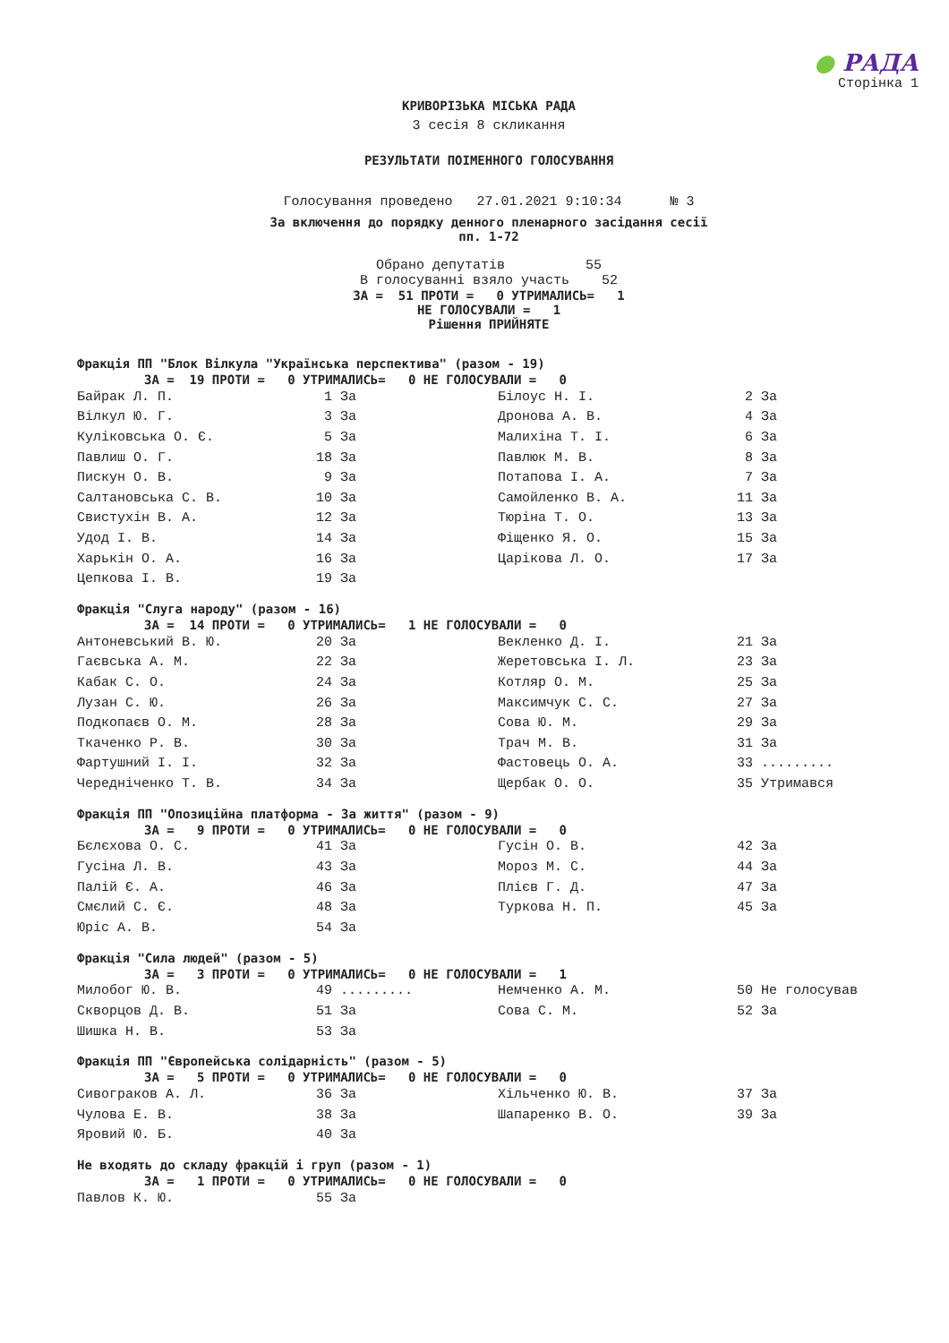● РАДА
Сторінка 1
КРИВОРІЗЬКА МІСЬКА РАДА
3 сесія 8 скликання
РЕЗУЛЬТАТИ ПОІМЕННОГО ГОЛОСУВАННЯ
Голосування проведено 27.01.2021 9:10:34 № 3
За включення до порядку денного пленарного засідання сесії
пп. 1-72
Обрано депутатів 55 В голосуванні взяло участь 52
ЗА = 51 ПРОТИ = 0 УТРИМАЛИСЬ= 1 НЕ ГОЛОСУВАЛИ = 1 Рішення ПРИЙНЯТЕ
Фракція ПП "Блок Вілкула "Українська перспектива" (разом - 19)
ЗА = 19 ПРОТИ = 0 УТРИМАЛИСЬ= 0 НЕ ГОЛОСУВАЛИ = 0
| Байрак Л. П. | 1 | За | Білоус Н. І. | 2 | За |
| Вілкул Ю. Г. | 3 | За | Дронова А. В. | 4 | За |
| Куліковська О. Є. | 5 | За | Малихіна Т. І. | 6 | За |
| Павлиш О. Г. | 18 | За | Павлюк М. В. | 8 | За |
| Пискун О. В. | 9 | За | Потапова І. А. | 7 | За |
| Салтановська С. В. | 10 | За | Самойленко В. А. | 11 | За |
| Свистухін В. А. | 12 | За | Тюріна Т. О. | 13 | За |
| Удод І. В. | 14 | За | Фіщенко Я. О. | 15 | За |
| Харькін О. А. | 16 | За | Царікова Л. О. | 17 | За |
| Цепкова І. В. | 19 | За | | | |
Фракція "Слуга народу" (разом - 16)
ЗА = 14 ПРОТИ = 0 УТРИМАЛИСЬ= 1 НЕ ГОЛОСУВАЛИ = 0
| Антоневський В. Ю. | 20 | За | Векленко Д. І. | 21 | За |
| Гаєвська А. М. | 22 | За | Жеретовська І. Л. | 23 | За |
| Кабак С. О. | 24 | За | Котляр О. М. | 25 | За |
| Лузан С. Ю. | 26 | За | Максимчук С. С. | 27 | За |
| Подкопаєв О. М. | 28 | За | Сова Ю. М. | 29 | За |
| Ткаченко Р. В. | 30 | За | Трач М. В. | 31 | За |
| Фартушний І. І. | 32 | За | Фастовець О. А. | 33 | ......... |
| Чередніченко Т. В. | 34 | За | Щербак О. О. | 35 | Утримався |
Фракція ПП "Опозиційна платформа - За життя" (разом - 9)
ЗА = 9 ПРОТИ = 0 УТРИМАЛИСЬ= 0 НЕ ГОЛОСУВАЛИ = 0
| Бєлєхова О. С. | 41 | За | Гусін О. В. | 42 | За |
| Гусіна Л. В. | 43 | За | Мороз М. С. | 44 | За |
| Палій Є. А. | 46 | За | Плієв Г. Д. | 47 | За |
| Смєлий С. Є. | 48 | За | Туркова Н. П. | 45 | За |
| Юріс А. В. | 54 | За | | | |
Фракція "Сила людей" (разом - 5)
ЗА = 3 ПРОТИ = 0 УТРИМАЛИСЬ= 0 НЕ ГОЛОСУВАЛИ = 1
| Милобог Ю. В. | 49 | ......... | Немченко А. М. | 50 | Не голосував |
| Скворцов Д. В. | 51 | За | Сова С. М. | 52 | За |
| Шишка Н. В. | 53 | За | | | |
Фракція ПП "Європейська солідарність" (разом - 5)
ЗА = 5 ПРОТИ = 0 УТРИМАЛИСЬ= 0 НЕ ГОЛОСУВАЛИ = 0
| Сивограков А. Л. | 36 | За | Хільченко Ю. В. | 37 | За |
| Чулова Е. В. | 38 | За | Шапаренко В. О. | 39 | За |
| Яровий Ю. Б. | 40 | За | | | |
Не входять до складу фракцій і груп (разом - 1)
ЗА = 1 ПРОТИ = 0 УТРИМАЛИСЬ= 0 НЕ ГОЛОСУВАЛИ = 0
| Павлов К. Ю. | 55 | За |